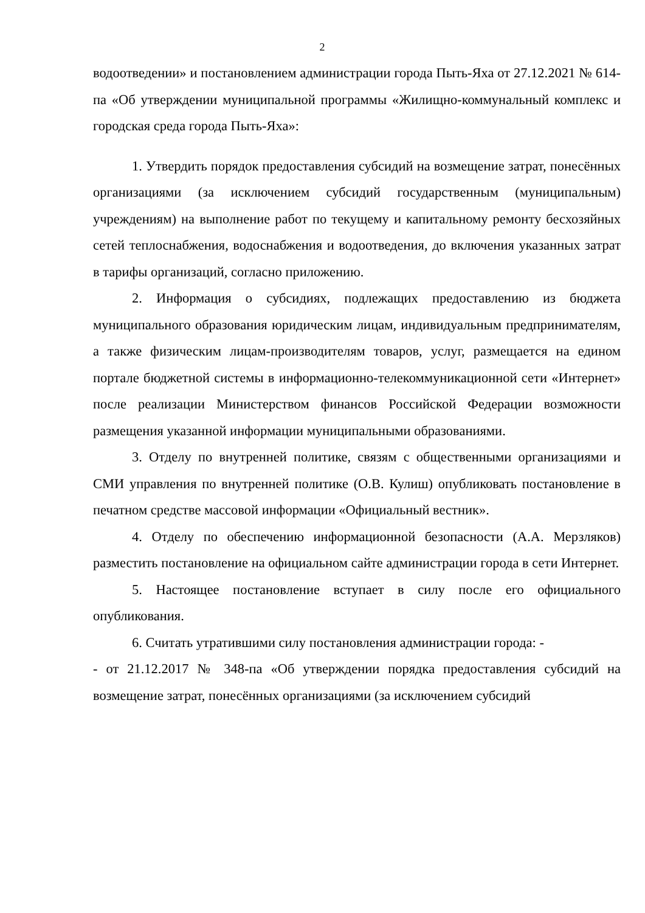2
водоотведении» и постановлением администрации города Пыть-Яха от 27.12.2021 № 614-па «Об утверждении муниципальной программы «Жилищно-коммунальный комплекс и городская среда города Пыть-Яха»:
1. Утвердить порядок предоставления субсидий на возмещение затрат, понесённых организациями (за исключением субсидий государственным (муниципальным) учреждениям) на выполнение работ по текущему и капитальному ремонту бесхозяйных сетей теплоснабжения, водоснабжения и водоотведения, до включения указанных затрат в тарифы организаций, согласно приложению.
2. Информация о субсидиях, подлежащих предоставлению из бюджета муниципального образования юридическим лицам, индивидуальным предпринимателям, а также физическим лицам-производителям товаров, услуг, размещается на едином портале бюджетной системы в информационно-телекоммуникационной сети «Интернет» после реализации Министерством финансов Российской Федерации возможности размещения указанной информации муниципальными образованиями.
3. Отделу по внутренней политике, связям с общественными организациями и СМИ управления по внутренней политике (О.В. Кулиш) опубликовать постановление в печатном средстве массовой информации «Официальный вестник».
4. Отделу по обеспечению информационной безопасности (А.А. Мерзляков) разместить постановление на официальном сайте администрации города в сети Интернет.
5. Настоящее постановление вступает в силу после его официального опубликования.
6. Считать утратившими силу постановления администрации города: -
- от 21.12.2017 № 348-па «Об утверждении порядка предоставления субсидий на возмещение затрат, понесённых организациями (за исключением субсидий